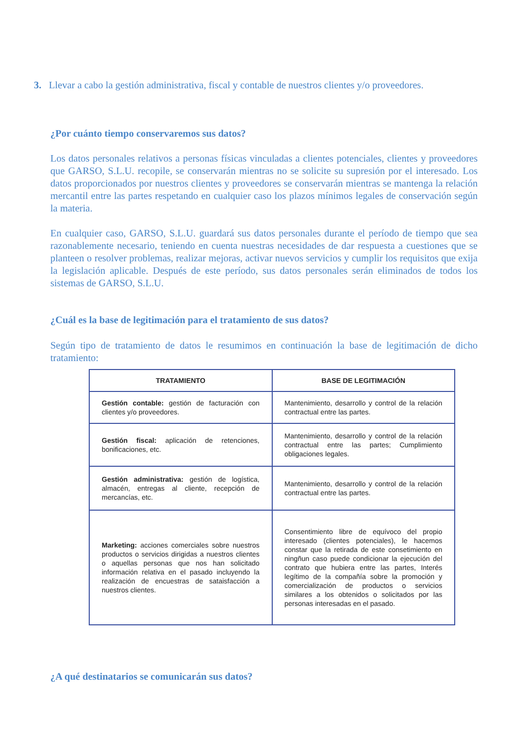3. Llevar a cabo la gestión administrativa, fiscal y contable de nuestros clientes y/o proveedores.
¿Por cuánto tiempo conservaremos sus datos?
Los datos personales relativos a personas físicas vinculadas a clientes potenciales, clientes y proveedores que GARSO, S.L.U. recopile, se conservarán mientras no se solicite su supresión por el interesado. Los datos proporcionados por nuestros clientes y proveedores se conservarán mientras se mantenga la relación mercantil entre las partes respetando en cualquier caso los plazos mínimos legales de conservación según la materia.
En cualquier caso, GARSO, S.L.U. guardará sus datos personales durante el período de tiempo que sea razonablemente necesario, teniendo en cuenta nuestras necesidades de dar respuesta a cuestiones que se planteen o resolver problemas, realizar mejoras, activar nuevos servicios y cumplir los requisitos que exija la legislación aplicable. Después de este período, sus datos personales serán eliminados de todos los sistemas de GARSO, S.L.U.
¿Cuál es la base de legitimación para el tratamiento de sus datos?
Según tipo de tratamiento de datos le resumimos en continuación la base de legitimación de dicho tratamiento:
| TRATAMIENTO | BASE DE LEGITIMACIÓN |
| --- | --- |
| Gestión contable: gestión de facturación con clientes y/o proveedores. | Mantenimiento, desarrollo y control de la relación contractual entre las partes. |
| Gestión fiscal: aplicación de retenciones, bonificaciones, etc. | Mantenimiento, desarrollo y control de la relación contractual entre las partes; Cumplimiento obligaciones legales. |
| Gestión administrativa: gestión de logística, almacén, entregas al cliente, recepción de mercancías, etc. | Mantenimiento, desarrollo y control de la relación contractual entre las partes. |
| Marketing: acciones comerciales sobre nuestros productos o servicios dirigidas a nuestros clientes o aquellas personas que nos han solicitado información relativa en el pasado incluyendo la realización de encuestras de sataisfacción a nuestros clientes. | Consentimiento libre de equívoco del propio interesado (clientes potenciales), le hacemos constar que la retirada de este consetimiento en ningñun caso puede condicionar la ejecución del contrato que hubiera entre las partes, Interés legítimo de la compañía sobre la promoción y comercialización de productos o servicios similares a los obtenidos o solicitados por las personas interesadas en el pasado. |
¿A qué destinatarios se comunicarán sus datos?